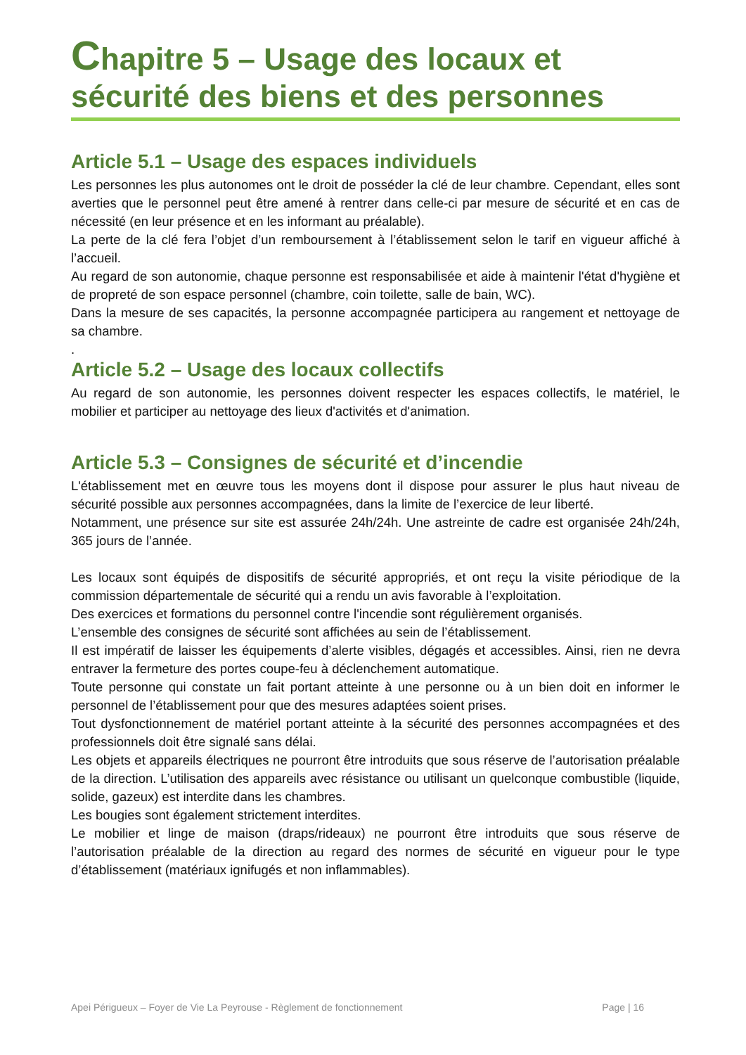Chapitre 5 – Usage des locaux et sécurité des biens et des personnes
Article 5.1 – Usage des espaces individuels
Les personnes les plus autonomes ont le droit de posséder la clé de leur chambre. Cependant, elles sont averties que le personnel peut être amené à rentrer dans celle-ci par mesure de sécurité et en cas de nécessité (en leur présence et en les informant au préalable).
La perte de la clé fera l’objet d’un remboursement à l’établissement selon le tarif en vigueur affiché à l’accueil.
Au regard de son autonomie, chaque personne est responsabilisée et aide à maintenir l'état d'hygiène et de propreté de son espace personnel (chambre, coin toilette, salle de bain, WC).
Dans la mesure de ses capacités, la personne accompagnée participera au rangement et nettoyage de sa chambre.
.
Article 5.2 – Usage des locaux collectifs
Au regard de son autonomie, les personnes doivent respecter les espaces collectifs, le matériel, le mobilier et participer au nettoyage des lieux d'activités et d'animation.
Article 5.3 – Consignes de sécurité et d’incendie
L'établissement met en œuvre tous les moyens dont il dispose pour assurer le plus haut niveau de sécurité possible aux personnes accompagnées, dans la limite de l’exercice de leur liberté.
Notamment, une présence sur site est assurée 24h/24h. Une astreinte de cadre est organisée 24h/24h, 365 jours de l’année.
Les locaux sont équipés de dispositifs de sécurité appropriés, et ont reçu la visite périodique de la commission départementale de sécurité qui a rendu un avis favorable à l’exploitation.
Des exercices et formations du personnel contre l'incendie sont régulièrement organisés.
L’ensemble des consignes de sécurité sont affichées au sein de l’établissement.
Il est impératif de laisser les équipements d’alerte visibles, dégagés et accessibles. Ainsi, rien ne devra entraver la fermeture des portes coupe-feu à déclenchement automatique.
Toute personne qui constate un fait portant atteinte à une personne ou à un bien doit en informer le personnel de l’établissement pour que des mesures adaptées soient prises.
Tout dysfonctionnement de matériel portant atteinte à la sécurité des personnes accompagnées et des professionnels doit être signalé sans délai.
Les objets et appareils électriques ne pourront être introduits que sous réserve de l’autorisation préalable de la direction. L’utilisation des appareils avec résistance ou utilisant un quelconque combustible (liquide, solide, gazeux) est interdite dans les chambres.
Les bougies sont également strictement interdites.
Le mobilier et linge de maison (draps/rideaux) ne pourront être introduits que sous réserve de l’autorisation préalable de la direction au regard des normes de sécurité en vigueur pour le type d’établissement (matériaux ignifugés et non inflammables).
Apei Périgueux – Foyer de Vie La Peyrouse - Règlement de fonctionnement Page | 16